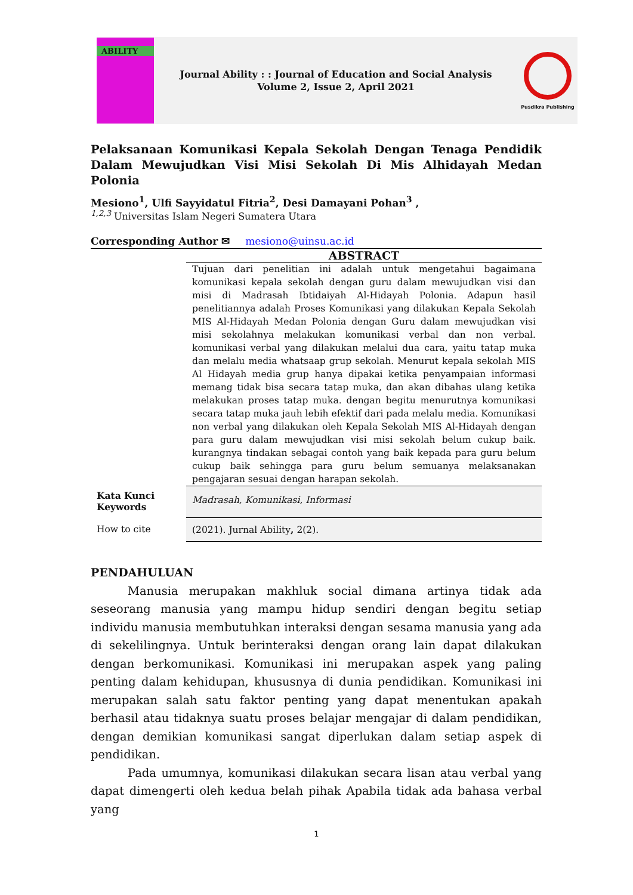ABILITY
Journal Ability : : Journal of Education and Social Analysis
Volume 2, Issue 2, April 2021
Pusdikra Publishing
Pelaksanaan Komunikasi Kepala Sekolah Dengan Tenaga Pendidik Dalam Mewujudkan Visi Misi Sekolah Di Mis Alhidayah Medan Polonia
Mesiono<sup>1</sup>, Ulfi Sayyidatul Fitria<sup>2</sup>, Desi Damayani Pohan<sup>3</sup> ,
<sup>1,2,3</sup> Universitas Islam Negeri Sumatera Utara
Corresponding Author ✉ mesiono@uinsu.ac.id
ABSTRACT
Tujuan dari penelitian ini adalah untuk mengetahui bagaimana komunikasi kepala sekolah dengan guru dalam mewujudkan visi dan misi di Madrasah Ibtidaiyah Al-Hidayah Polonia. Adapun hasil penelitiannya adalah Proses Komunikasi yang dilakukan Kepala Sekolah MIS Al-Hidayah Medan Polonia dengan Guru dalam mewujudkan visi misi sekolahnya melakukan komunikasi verbal dan non verbal. komunikasi verbal yang dilakukan melalui dua cara, yaitu tatap muka dan melalu media whatsaap grup sekolah. Menurut kepala sekolah MIS Al Hidayah media grup hanya dipakai ketika penyampaian informasi memang tidak bisa secara tatap muka, dan akan dibahas ulang ketika melakukan proses tatap muka. dengan begitu menurutnya komunikasi secara tatap muka jauh lebih efektif dari pada melalu media. Komunikasi non verbal yang dilakukan oleh Kepala Sekolah MIS Al-Hidayah dengan para guru dalam mewujudkan visi misi sekolah belum cukup baik. kurangnya tindakan sebagai contoh yang baik kepada para guru belum cukup baik sehingga para guru belum semuanya melaksanakan pengajaran sesuai dengan harapan sekolah.
Kata Kunci
Keywords
Madrasah, Komunikasi, Informasi
How to cite (2021). Jurnal Ability, 2(2).
PENDAHULUAN
Manusia merupakan makhluk social dimana artinya tidak ada seseorang manusia yang mampu hidup sendiri dengan begitu setiap individu manusia membutuhkan interaksi dengan sesama manusia yang ada di sekelilingnya. Untuk berinteraksi dengan orang lain dapat dilakukan dengan berkomunikasi. Komunikasi ini merupakan aspek yang paling penting dalam kehidupan, khususnya di dunia pendidikan. Komunikasi ini merupakan salah satu faktor penting yang dapat menentukan apakah berhasil atau tidaknya suatu proses belajar mengajar di dalam pendidikan, dengan demikian komunikasi sangat diperlukan dalam setiap aspek di pendidikan.
Pada umumnya, komunikasi dilakukan secara lisan atau verbal yang dapat dimengerti oleh kedua belah pihak Apabila tidak ada bahasa verbal yang
1